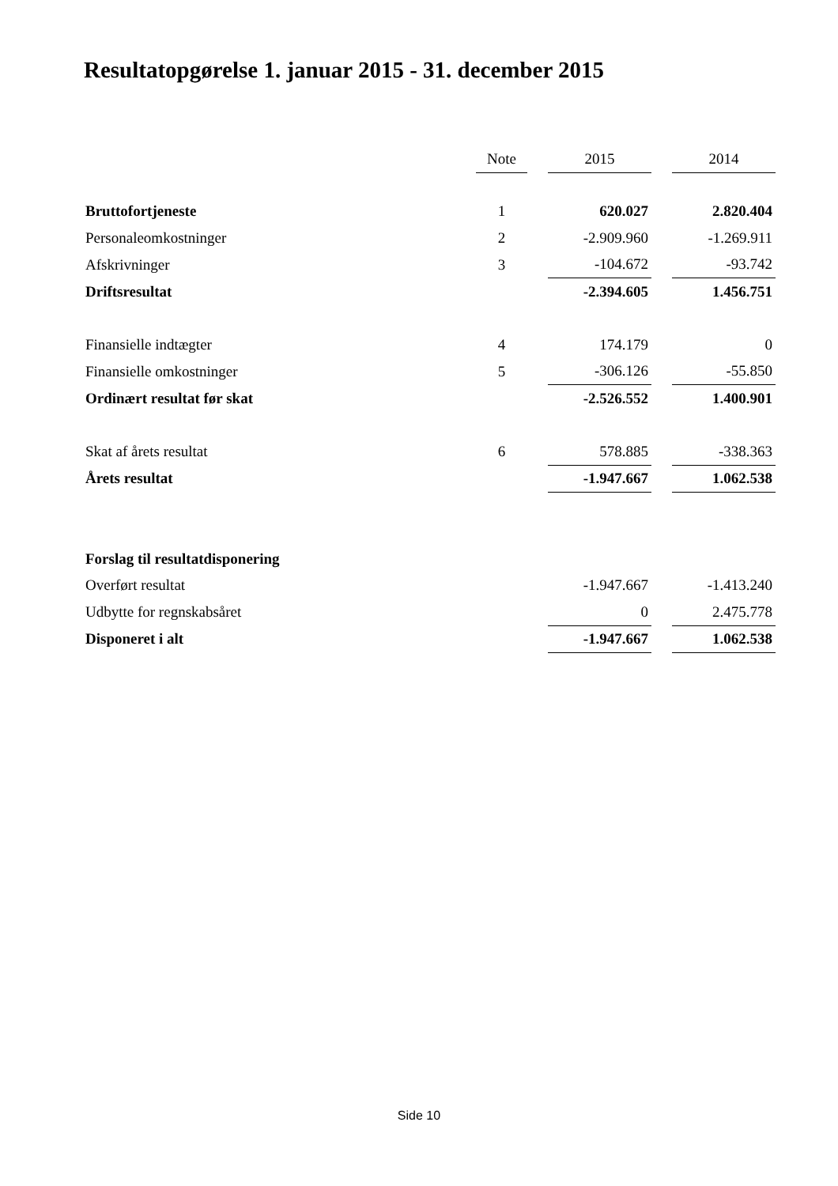Resultatopgørelse 1. januar 2015 - 31. december 2015
| | Note | | 2015 | | 2014 |
| --- | --- | --- | --- | --- | --- |
| Bruttofortjeneste | 1 | | 620.027 | | 2.820.404 |
| Personaleomkostninger | 2 | | -2.909.960 | | -1.269.911 |
| Afskrivninger | 3 | | -104.672 | | -93.742 |
| Driftsresultat | | | -2.394.605 | | 1.456.751 |
| Finansielle indtægter | 4 | | 174.179 | | 0 |
| Finansielle omkostninger | 5 | | -306.126 | | -55.850 |
| Ordinært resultat før skat | | | -2.526.552 | | 1.400.901 |
| Skat af årets resultat | 6 | | 578.885 | | -338.363 |
| Årets resultat | | | -1.947.667 | | 1.062.538 |
| Forslag til resultatdisponering | | | | | |
| Overført resultat | | | -1.947.667 | | -1.413.240 |
| Udbytte for regnskabsåret | | | 0 | | 2.475.778 |
| Disponeret i alt | | | -1.947.667 | | 1.062.538 |
Side 10